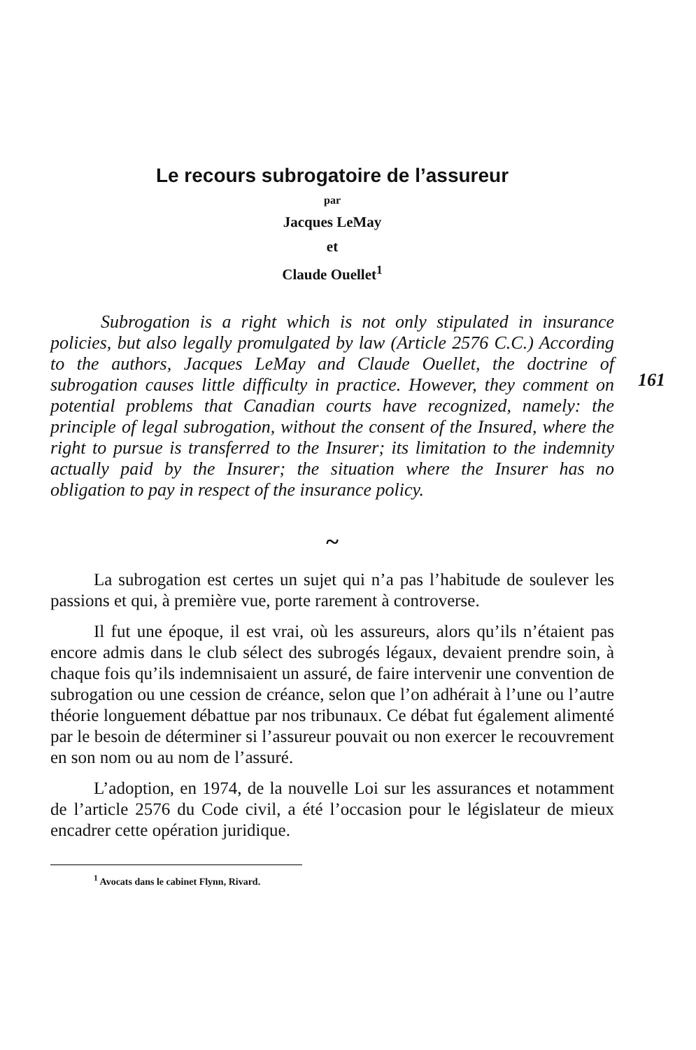Le recours subrogatoire de l’assureur
par
Jacques LeMay
et
Claude Ouellet<sup>1</sup>
Subrogation is a right which is not only stipulated in insurance policies, but also legally promulgated by law (Article 2576 C.C.) According to the authors, Jacques LeMay and Claude Ouellet, the doctrine of subrogation causes little difficulty in practice. However, they comment on potential problems that Canadian courts have recognized, namely: the principle of legal subrogation, without the consent of the Insured, where the right to pursue is transferred to the Insurer; its limitation to the indemnity actually paid by the Insurer; the situation where the Insurer has no obligation to pay in respect of the insurance policy.
~
La subrogation est certes un sujet qui n’a pas l’habitude de soulever les passions et qui, à première vue, porte rarement à controverse.
Il fut une époque, il est vrai, où les assureurs, alors qu’ils n’étaient pas encore admis dans le club sélect des subrogés légaux, devaient prendre soin, à chaque fois qu’ils indemnisaient un assuré, de faire intervenir une convention de subrogation ou une cession de créance, selon que l’on adhérait à l’une ou l’autre théorie longuement débattue par nos tribunaux. Ce débat fut également alimenté par le besoin de déterminer si l’assureur pouvait ou non exercer le recouvrement en son nom ou au nom de l’assuré.
L’adoption, en 1974, de la nouvelle Loi sur les assurances et notamment de l’article 2576 du Code civil, a été l’occasion pour le législateur de mieux encadrer cette opération juridique.
<sup>1</sup> Avocats dans le cabinet Flynn, Rivard.
161